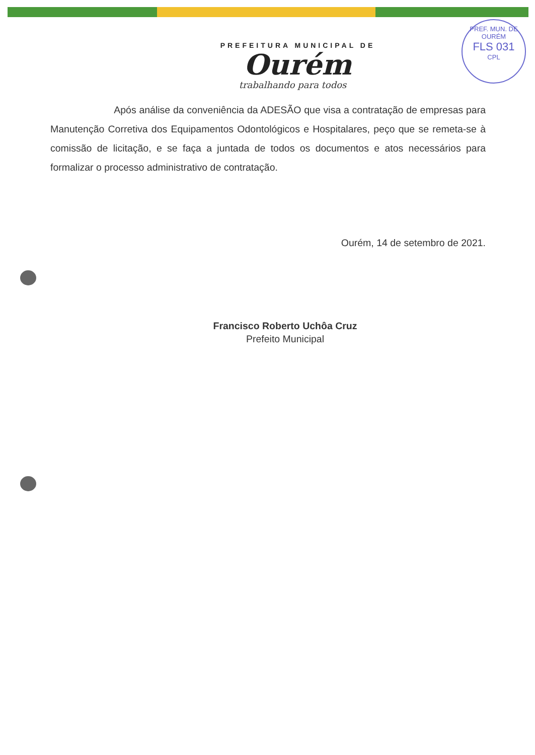PREF. MUN. DE OURÉM
FLS 031
CPL
PREFEITURA MUNICIPAL DE
Ourém
trabalhando para todos
Após análise da conveniência da ADESÃO que visa a contratação de empresas para Manutenção Corretiva dos Equipamentos Odontológicos e Hospitalares, peço que se remeta-se à comissão de licitação, e se faça a juntada de todos os documentos e atos necessários para formalizar o processo administrativo de contratação.
Ourém, 14 de setembro de 2021.
Francisco Roberto Uchôa Cruz
Prefeito Municipal